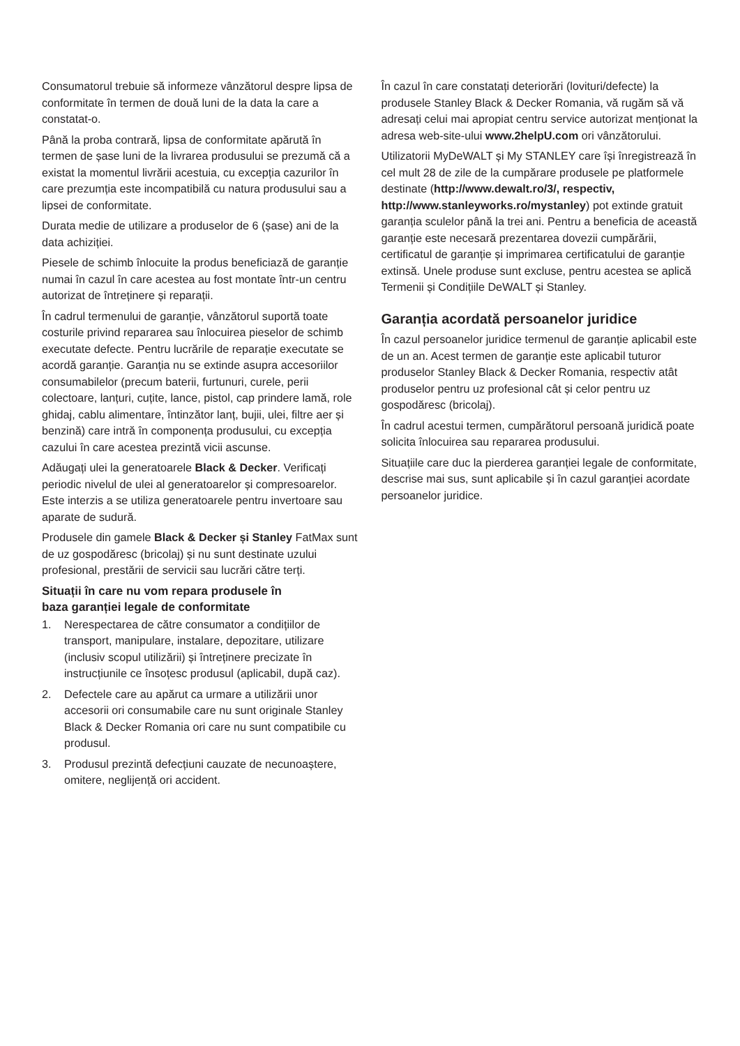Consumatorul trebuie să informeze vânzătorul despre lipsa de conformitate în termen de două luni de la data la care a constatat-o.
Până la proba contrară, lipsa de conformitate apărută în termen de șase luni de la livrarea produsului se prezumă că a existat la momentul livrării acestuia, cu excepția cazurilor în care prezumția este incompatibilă cu natura produsului sau a lipsei de conformitate.
Durata medie de utilizare a produselor de 6 (șase) ani de la data achiziției.
Piesele de schimb înlocuite la produs beneficiază de garanție numai în cazul în care acestea au fost montate într-un centru autorizat de întreținere și reparații.
În cadrul termenului de garanție, vânzătorul suportă toate costurile privind repararea sau înlocuirea pieselor de schimb executate defecte. Pentru lucrările de reparație executate se acordă garanție. Garanția nu se extinde asupra accesoriilor consumabilelor (precum baterii, furtunuri, curele, perii colectoare, lanțuri, cuțite, lance, pistol, cap prindere lamă, role ghidaj, cablu alimentare, întinzător lanț, bujii, ulei, filtre aer și benzină) care intră în componența produsului, cu excepția cazului în care acestea prezintă vicii ascunse.
Adăugați ulei la generatoarele Black & Decker. Verificați periodic nivelul de ulei al generatoarelor și compresoarelor. Este interzis a se utiliza generatoarele pentru invertoare sau aparate de sudură.
Produsele din gamele Black & Decker și Stanley FatMax sunt de uz gospodăresc (bricolaj) și nu sunt destinate uzului profesional, prestării de servicii sau lucrări către terți.
Situații în care nu vom repara produsele în
baza garanției legale de conformitate
1. Nerespectarea de către consumator a condițiilor de transport, manipulare, instalare, depozitare, utilizare (inclusiv scopul utilizării) și întreținere precizate în instrucțiunile ce însoțesc produsul (aplicabil, după caz).
2. Defectele care au apărut ca urmare a utilizării unor accesorii ori consumabile care nu sunt originale Stanley Black & Decker Romania ori care nu sunt compatibile cu produsul.
3. Produsul prezintă defecțiuni cauzate de necunoaștere, omitere, neglijență ori accident.
În cazul în care constatați deteriorări (lovituri/defecte) la produsele Stanley Black & Decker Romania, vă rugăm să vă adresați celui mai apropiat centru service autorizat menționat la adresa web-site-ului www.2helpU.com ori vânzătorului.
Utilizatorii MyDeWALT și My STANLEY care își înregistrează în cel mult 28 de zile de la cumpărare produsele pe platformele destinate (http://www.dewalt.ro/3/, respectiv, http://www.stanleyworks.ro/mystanley) pot extinde gratuit garanția sculelor până la trei ani. Pentru a beneficia de această garanție este necesară prezentarea dovezii cumpărării, certificatul de garanție și imprimarea certificatului de garanție extinsă. Unele produse sunt excluse, pentru acestea se aplică Termenii și Condițiile DeWALT și Stanley.
Garanția acordată persoanelor juridice
În cazul persoanelor juridice termenul de garanție aplicabil este de un an. Acest termen de garanție este aplicabil tuturor produselor Stanley Black & Decker Romania, respectiv atât produselor pentru uz profesional cât și celor pentru uz gospodăresc (bricolaj).
În cadrul acestui termen, cumpărătorul persoană juridică poate solicita înlocuirea sau repararea produsului.
Situațiile care duc la pierderea garanției legale de conformitate, descrise mai sus, sunt aplicabile și în cazul garanției acordate persoanelor juridice.